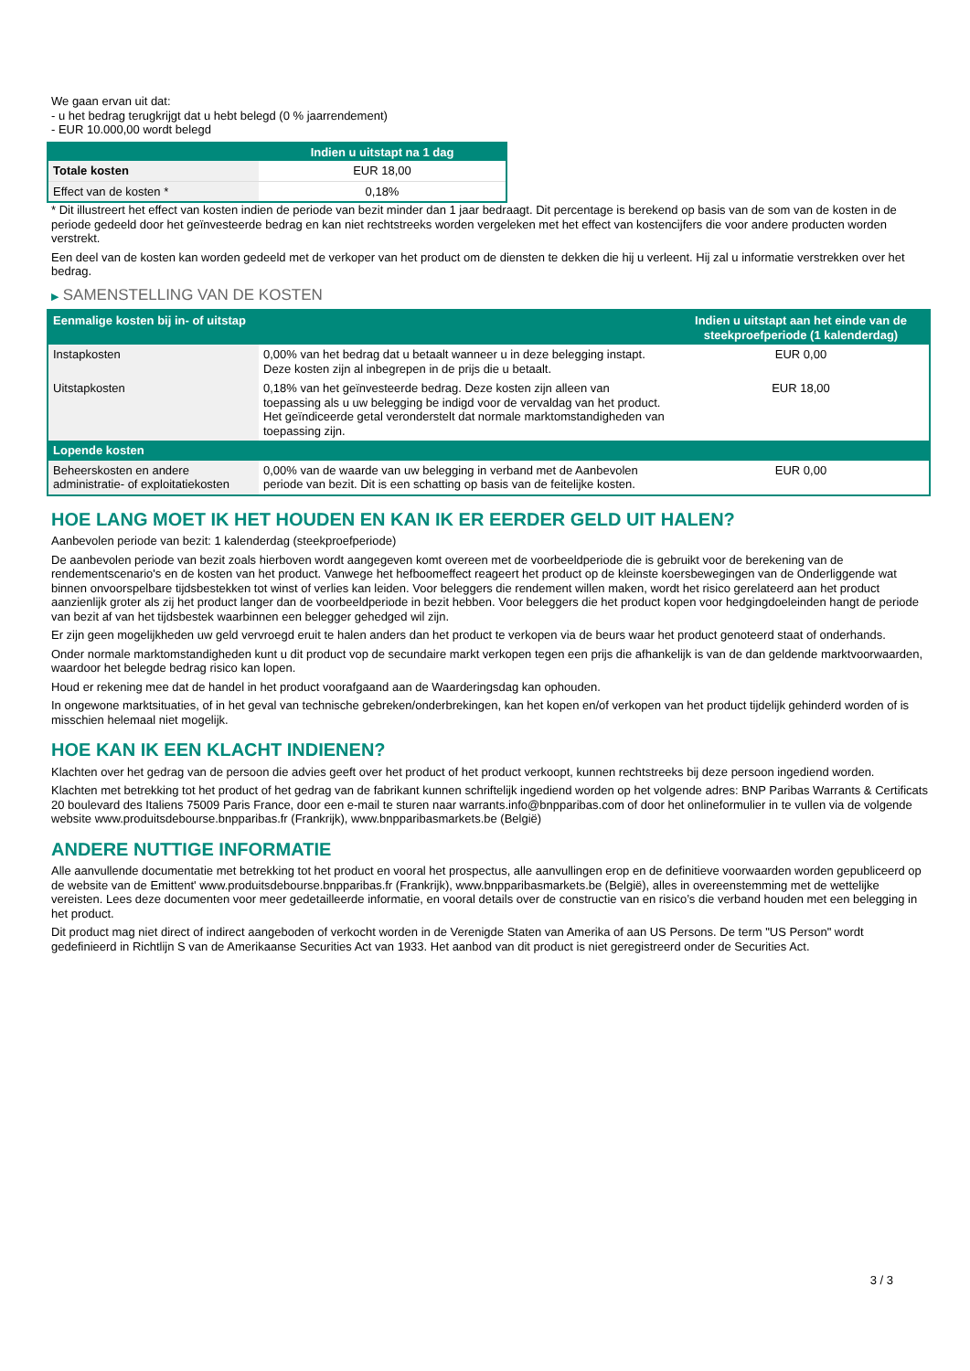We gaan ervan uit dat:
- u het bedrag terugkrijgt dat u hebt belegd (0 % jaarrendement)
- EUR 10.000,00 wordt belegd
| | Indien u uitstapt na 1 dag |
| --- | --- |
| Totale kosten | EUR 18,00 |
| Effect van de kosten * | 0,18% |
* Dit illustreert het effect van kosten indien de periode van bezit minder dan 1 jaar bedraagt. Dit percentage is berekend op basis van de som van de kosten in de periode gedeeld door het geïnvesteerde bedrag en kan niet rechtstreeks worden vergeleken met het effect van kostencijfers die voor andere producten worden verstrekt.
Een deel van de kosten kan worden gedeeld met de verkoper van het product om de diensten te dekken die hij u verleent. Hij zal u informatie verstrekken over het bedrag.
▶ SAMENSTELLING VAN DE KOSTEN
| Eenmalige kosten bij in- of uitstap | | Indien u uitstapt aan het einde van de steekproefperiode (1 kalenderdag) |
| --- | --- | --- |
| Instapkosten | 0,00% van het bedrag dat u betaalt wanneer u in deze belegging instapt. Deze kosten zijn al inbegrepen in de prijs die u betaalt. | EUR 0,00 |
| Uitstapkosten | 0,18% van het geïnvesteerde bedrag. Deze kosten zijn alleen van toepassing als u uw belegging be indigd voor de vervaldag van het product. Het geïndiceerde getal veronderstelt dat normale marktomstandigheden van toepassing zijn. | EUR 18,00 |
| Lopende kosten | | |
| Beheerskosten en andere administratie- of exploitatiekosten | 0,00% van de waarde van uw belegging in verband met de Aanbevolen periode van bezit. Dit is een schatting op basis van de feitelijke kosten. | EUR 0,00 |
HOE LANG MOET IK HET HOUDEN EN KAN IK ER EERDER GELD UIT HALEN?
Aanbevolen periode van bezit: 1 kalenderdag (steekproefperiode)
De aanbevolen periode van bezit zoals hierboven wordt aangegeven komt overeen met de voorbeeldperiode die is gebruikt voor de berekening van de rendementscenario's en de kosten van het product. Vanwege het hefboomeffect reageert het product op de kleinste koersbewegingen van de Onderliggende wat binnen onvoorspelbare tijdsbestekken tot winst of verlies kan leiden. Voor beleggers die rendement willen maken, wordt het risico gerelateerd aan het product aanzienlijk groter als zij het product langer dan de voorbeeldperiode in bezit hebben. Voor beleggers die het product kopen voor hedgingdoeleinden hangt de periode van bezit af van het tijdsbestek waarbinnen een belegger gehedged wil zijn.
Er zijn geen mogelijkheden uw geld vervroegd eruit te halen anders dan het product te verkopen via de beurs waar het product genoteerd staat of onderhands.
Onder normale marktomstandigheden kunt u dit product vop de secundaire markt verkopen tegen een prijs die afhankelijk is van de dan geldende marktvoorwaarden, waardoor het belegde bedrag risico kan lopen.
Houd er rekening mee dat de handel in het product voorafgaand aan de Waarderingsdag kan ophouden.
In ongewone marktsituaties, of in het geval van technische gebreken/onderbrekingen, kan het kopen en/of verkopen van het product tijdelijk gehinderd worden of is misschien helemaal niet mogelijk.
HOE KAN IK EEN KLACHT INDIENEN?
Klachten over het gedrag van de persoon die advies geeft over het product of het product verkoopt, kunnen rechtstreeks bij deze persoon ingediend worden.
Klachten met betrekking tot het product of het gedrag van de fabrikant kunnen schriftelijk ingediend worden op het volgende adres: BNP Paribas Warrants & Certificats 20 boulevard des Italiens 75009 Paris France, door een e-mail te sturen naar warrants.info@bnpparibas.com of door het onlineformulier in te vullen via de volgende website www.produitsdebourse.bnpparibas.fr (Frankrijk), www.bnpparibasmarkets.be (België)
ANDERE NUTTIGE INFORMATIE
Alle aanvullende documentatie met betrekking tot het product en vooral het prospectus, alle aanvullingen erop en de definitieve voorwaarden worden gepubliceerd op de website van de Emittent' www.produitsdebourse.bnpparibas.fr (Frankrijk), www.bnpparibasmarkets.be (België), alles in overeenstemming met de wettelijke vereisten. Lees deze documenten voor meer gedetailleerde informatie, en vooral details over de constructie van en risico’s die verband houden met een belegging in het product.
Dit product mag niet direct of indirect aangeboden of verkocht worden in de Verenigde Staten van Amerika of aan US Persons. De term "US Person" wordt gedefinieerd in Richtlijn S van de Amerikaanse Securities Act van 1933. Het aanbod van dit product is niet geregistreerd onder de Securities Act.
3 / 3